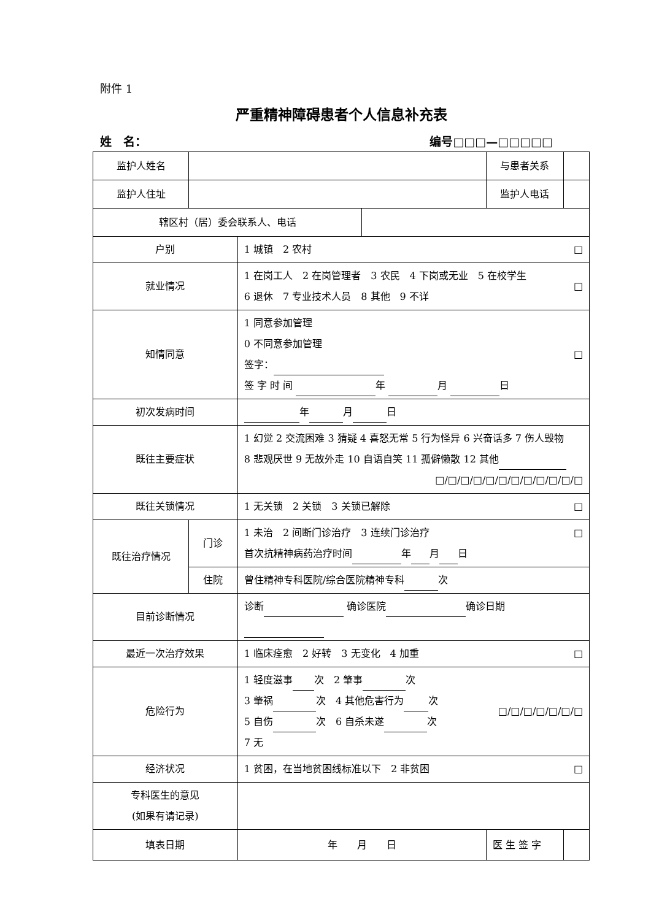附件 1
严重精神障碍患者个人信息补充表
姓　名： 编号□□□—□□□□□
| 监护人姓名 | | | | 与患者关系 | |
| 监护人住址 | | | | 监护人电话 | |
| 辖区村（居）委会联系人、电话 | | | | | |
| 户别 | | 1 城镇 2 农村 □ | | | |
| 就业情况 | | □ 1 在岗工人 2 在岗管理者 3 农民 4 下岗或无业 5 在校学生 6 退休 7 专业技术人员 8 其他 9 不详 | | | |
| 知情同意 | | □ 1 同意参加管理 0 不同意参加管理 签字： 签 字 时 间 年 月 日 | | | |
| 初次发病时间 | | 年 月 日 | | | |
| 既往主要症状 | | 1 幻觉 2 交流困难 3 猜疑 4 喜怒无常 5 行为怪异 6 兴奋话多 7 伤人毁物 8 悲观厌世 9 无故外走 10 自语自笑 11 孤僻懒散 12 其他 □/□/□/□/□/□/□/□/□/□/□/□ | | | |
| 既往关锁情况 | | 1 无关锁 2 关锁 3 关锁已解除 □ | | | |
| 既往治疗情况 | 门诊 | 1 未治 2 间断门诊治疗 3 连续门诊治疗 □ 首次抗精神病药治疗时间 年 月 日 | | | |
| | 住院 | 曾住精神专科医院/综合医院精神专科 次 | | | |
| 目前诊断情况 | | 诊断 确诊医院 确诊日期 | | | |
| 最近一次治疗效果 | | 1 临床痊愈 2 好转 3 无变化 4 加重 □ | | | |
| 危险行为 | | □/□/□/□/□/□/□ 1 轻度滋事 次 2 肇事 次 3 肇祸 次 4 其他危害行为 次 5 自伤 次 6 自杀未遂 次 7 无 | | | |
| 经济状况 | | 1 贫困，在当地贫困线标准以下 2 非贫困 □ | | | |
| 专科医生的意见 (如果有请记录) | | | | | |
| 填表日期 | | 年 月 日 | | 医 生 签 字 | |